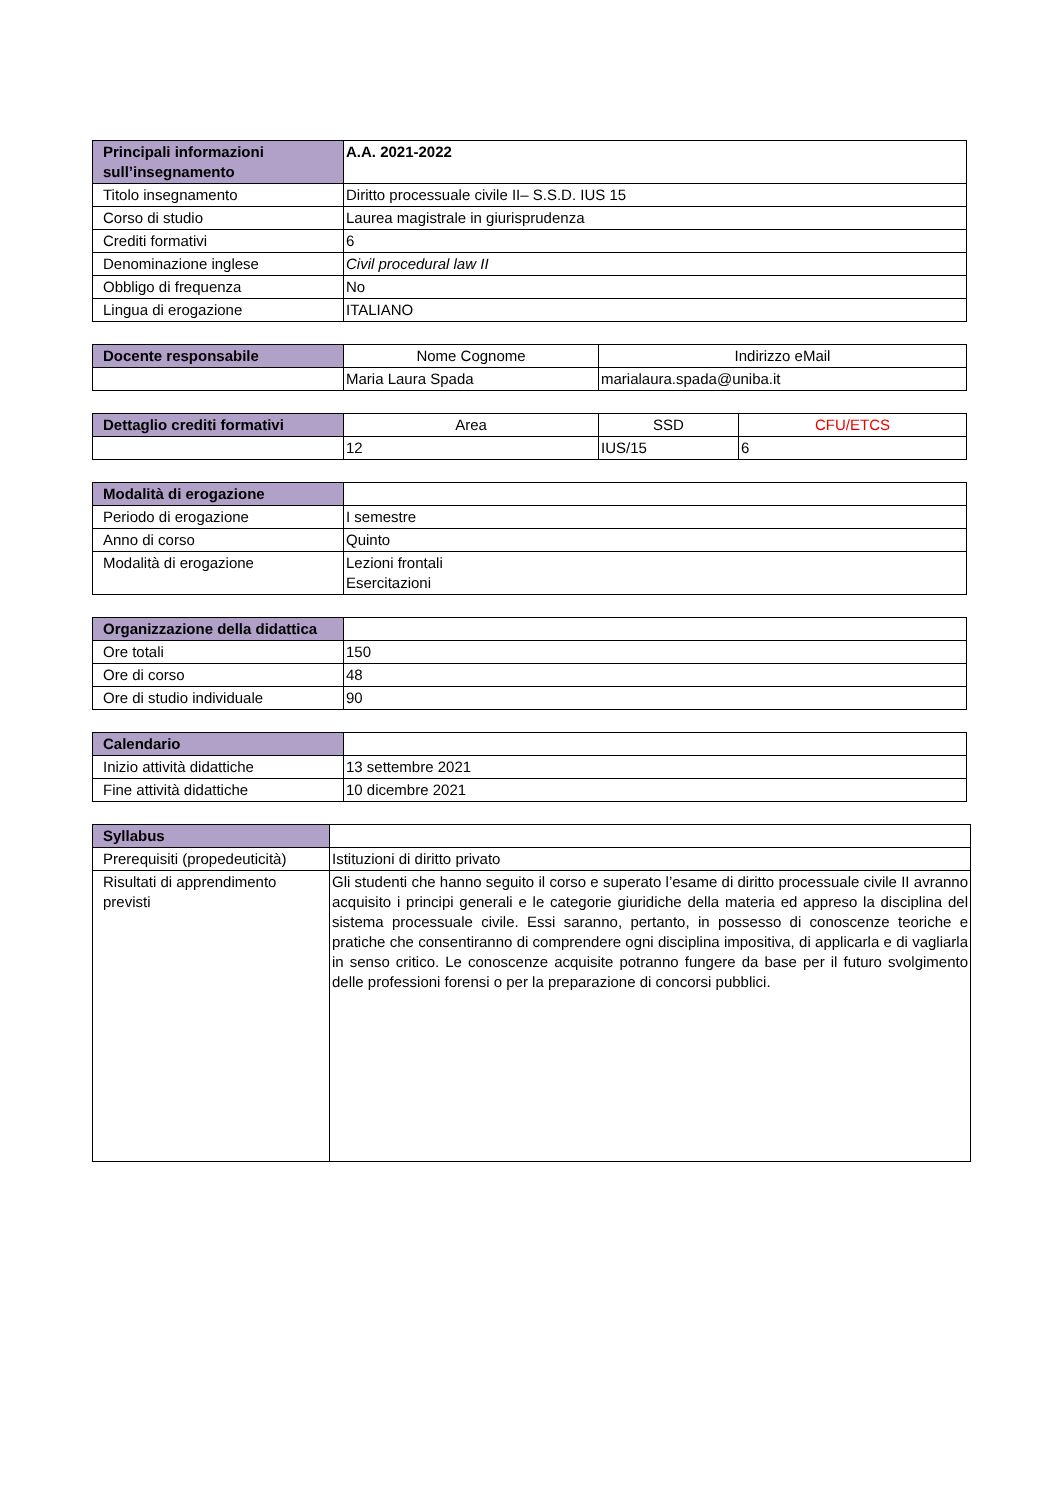| Principali informazioni sull’insegnamento | A.A. 2021-2022 |
| --- | --- |
| Titolo insegnamento | Diritto processuale civile II– S.S.D. IUS 15 |
| Corso di studio | Laurea magistrale in giurisprudenza |
| Crediti formativi | 6 |
| Denominazione inglese | Civil procedural law II |
| Obbligo di frequenza | No |
| Lingua di erogazione | ITALIANO |
| Docente responsabile | Nome Cognome | Indirizzo eMail |
| --- | --- | --- |
| | Maria Laura Spada | marialaura.spada@uniba.it |
| Dettaglio crediti formativi | Area | SSD | CFU/ETCS |
| --- | --- | --- | --- |
| | 12 | IUS/15 | 6 |
| Modalità di erogazione | |
| --- | --- |
| Periodo di erogazione | I semestre |
| Anno di corso | Quinto |
| Modalità di erogazione | Lezioni frontali Esercitazioni |
| Organizzazione della didattica | |
| --- | --- |
| Ore totali | 150 |
| Ore di corso | 48 |
| Ore di studio individuale | 90 |
| Calendario | |
| --- | --- |
| Inizio attività didattiche | 13 settembre 2021 |
| Fine attività didattiche | 10 dicembre 2021 |
| Syllabus | |
| --- | --- |
| Prerequisiti (propedeuticità) | Istituzioni di diritto privato |
| Risultati di apprendimento previsti | Gli studenti che hanno seguito il corso e superato l’esame di diritto processuale civile II avranno acquisito i principi generali e le categorie giuridiche della materia ed appreso la disciplina del sistema processuale civile. Essi saranno, pertanto, in possesso di conoscenze teoriche e pratiche che consentiranno di comprendere ogni disciplina impositiva, di applicarla e di vagliarla in senso critico. Le conoscenze acquisite potranno fungere da base per il futuro svolgimento delle professioni forensi o per la preparazione di concorsi pubblici. |